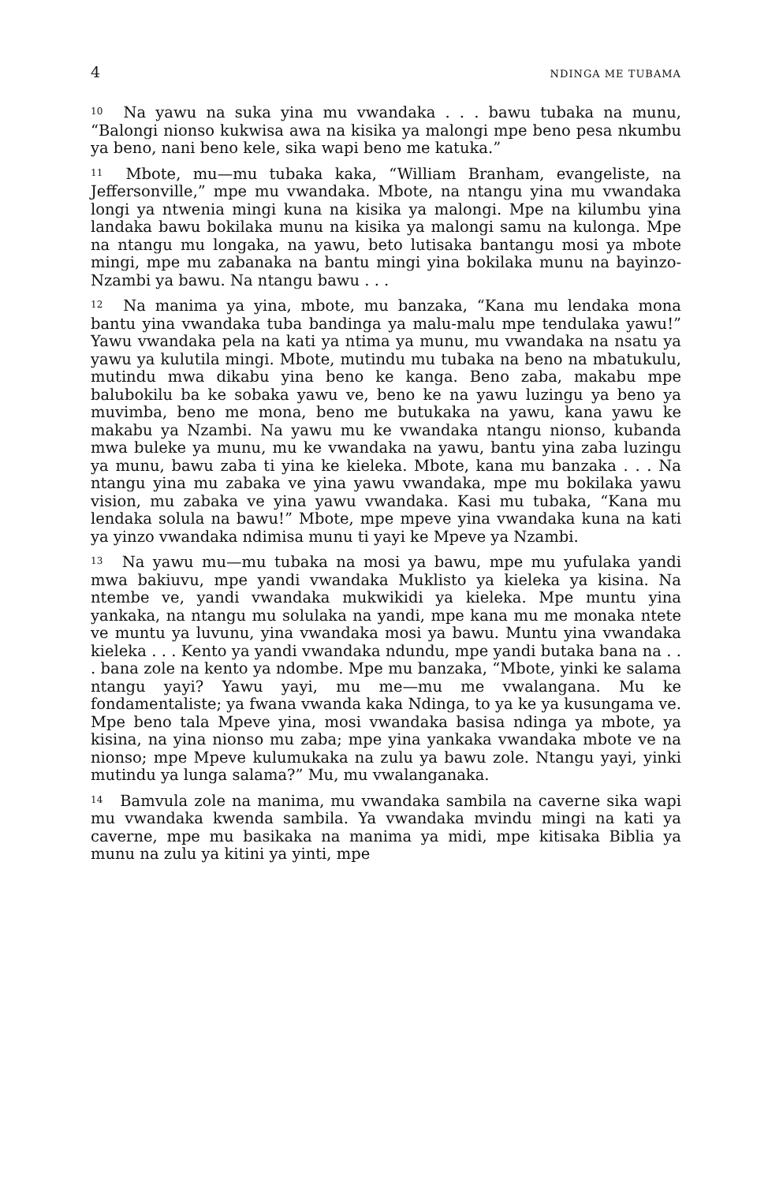4 NDINGA ME TUBAMA
<sup>10</sup> Na yawu na suka yina mu vwandaka . . . bawu tubaka na munu, “Balongi nionso kukwisa awa na kisika ya malongi mpe beno pesa nkumbu ya beno, nani beno kele, sika wapi beno me katuka.”
<sup>11</sup> Mbote, mu—mu tubaka kaka, “William Branham, evangeliste, na Jeffersonville,” mpe mu vwandaka. Mbote, na ntangu yina mu vwandaka longi ya ntwenia mingi kuna na kisika ya malongi. Mpe na kilumbu yina landaka bawu bokilaka munu na kisika ya malongi samu na kulonga. Mpe na ntangu mu longaka, na yawu, beto lutisaka bantangu mosi ya mbote mingi, mpe mu zabanaka na bantu mingi yina bokilaka munu na bayinzo-Nzambi ya bawu. Na ntangu bawu . . .
<sup>12</sup> Na manima ya yina, mbote, mu banzaka, “Kana mu lendaka mona bantu yina vwandaka tuba bandinga ya malu-malu mpe tendulaka yawu!” Yawu vwandaka pela na kati ya ntima ya munu, mu vwandaka na nsatu ya yawu ya kulutila mingi. Mbote, mutindu mu tubaka na beno na mbatukulu, mutindu mwa dikabu yina beno ke kanga. Beno zaba, makabu mpe balubokilu ba ke sobaka yawu ve, beno ke na yawu luzingu ya beno ya muvimba, beno me mona, beno me butukaka na yawu, kana yawu ke makabu ya Nzambi. Na yawu mu ke vwandaka ntangu nionso, kubanda mwa buleke ya munu, mu ke vwandaka na yawu, bantu yina zaba luzingu ya munu, bawu zaba ti yina ke kieleka. Mbote, kana mu banzaka . . . Na ntangu yina mu zabaka ve yina yawu vwandaka, mpe mu bokilaka yawu vision, mu zabaka ve yina yawu vwandaka. Kasi mu tubaka, “Kana mu lendaka solula na bawu!” Mbote, mpe mpeve yina vwandaka kuna na kati ya yinzo vwandaka ndimisa munu ti yayi ke Mpeve ya Nzambi.
<sup>13</sup> Na yawu mu—mu tubaka na mosi ya bawu, mpe mu yufulaka yandi mwa bakiuvu, mpe yandi vwandaka Muklisto ya kieleka ya kisina. Na ntembe ve, yandi vwandaka mukwikidi ya kieleka. Mpe muntu yina yankaka, na ntangu mu solulaka na yandi, mpe kana mu me monaka ntete ve muntu ya luvunu, yina vwandaka mosi ya bawu. Muntu yina vwandaka kieleka . . . Kento ya yandi vwandaka ndundu, mpe yandi butaka bana na . . . bana zole na kento ya ndombe. Mpe mu banzaka, “Mbote, yinki ke salama ntangu yayi? Yawu yayi, mu me—mu me vwalangana. Mu ke fondamentaliste; ya fwana vwanda kaka Ndinga, to ya ke ya kusungama ve. Mpe beno tala Mpeve yina, mosi vwandaka basisa ndinga ya mbote, ya kisina, na yina nionso mu zaba; mpe yina yankaka vwandaka mbote ve na nionso; mpe Mpeve kulumukaka na zulu ya bawu zole. Ntangu yayi, yinki mutindu ya lunga salama?” Mu, mu vwalanganaka.
<sup>14</sup> Bamvula zole na manima, mu vwandaka sambila na caverne sika wapi mu vwandaka kwenda sambila. Ya vwandaka mvindu mingi na kati ya caverne, mpe mu basikaka na manima ya midi, mpe kitisaka Biblia ya munu na zulu ya kitini ya yinti, mpe